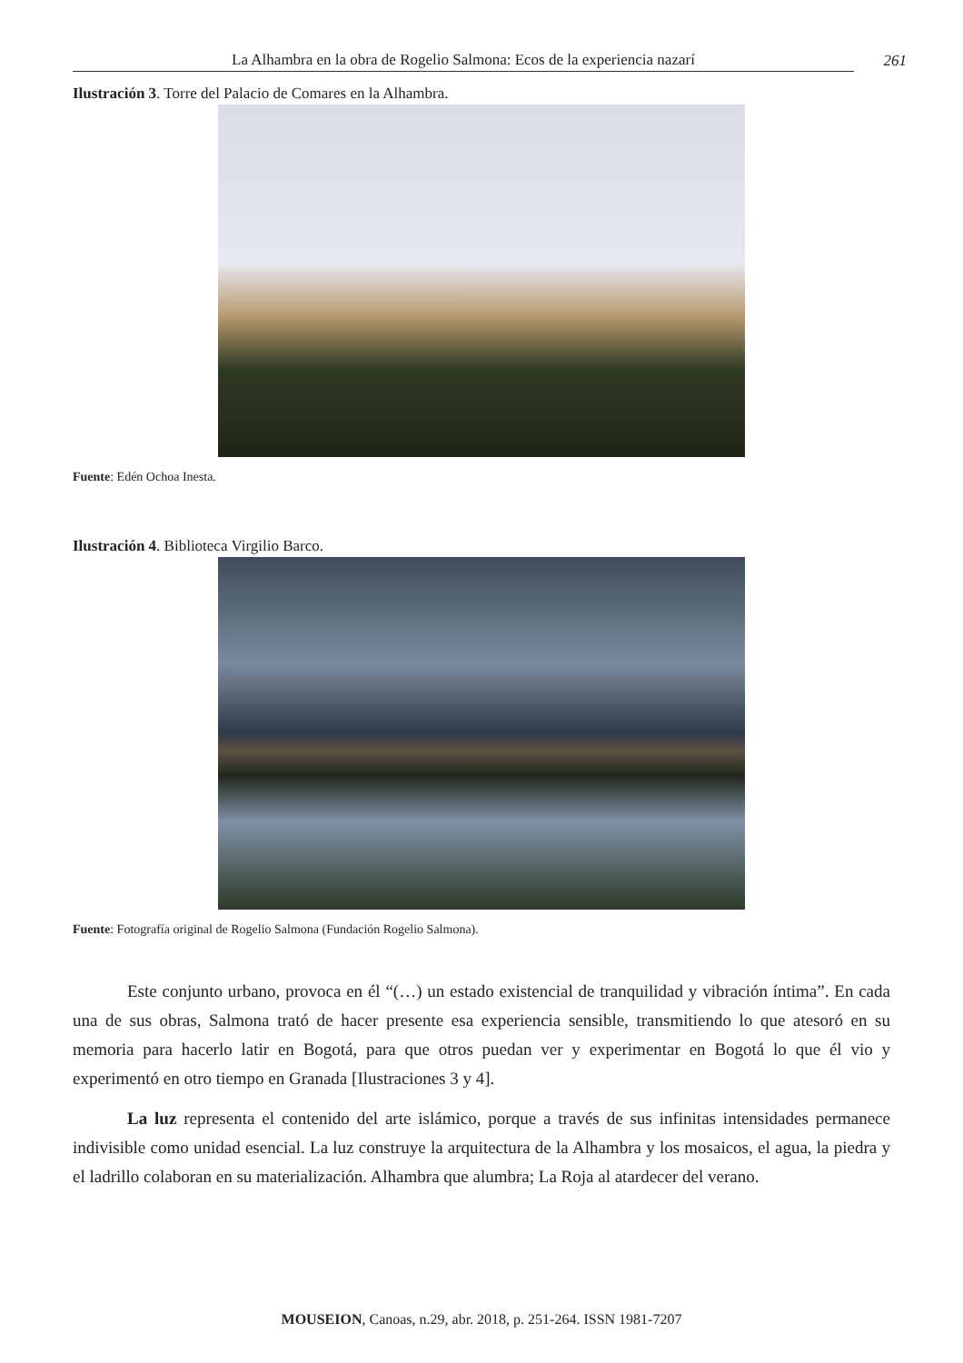La Alhambra en la obra de Rogelio Salmona: Ecos de la experiencia nazarí 261
Ilustración 3. Torre del Palacio de Comares en la Alhambra.
Fuente: Edén Ochoa Inesta.
Ilustración 4. Biblioteca Virgilio Barco.
Fuente: Fotografía original de Rogelio Salmona (Fundación Rogelio Salmona).
Este conjunto urbano, provoca en él “(…) un estado existencial de tranquilidad y vibración íntima”. En cada una de sus obras, Salmona trató de hacer presente esa experiencia sensible, transmitiendo lo que atesoró en su memoria para hacerlo latir en Bogotá, para que otros puedan ver y experimentar en Bogotá lo que él vio y experimentó en otro tiempo en Granada [Ilustraciones 3 y 4].
La luz representa el contenido del arte islámico, porque a través de sus infinitas intensidades permanece indivisible como unidad esencial. La luz construye la arquitectura de la Alhambra y los mosaicos, el agua, la piedra y el ladrillo colaboran en su materialización. Alhambra que alumbra; La Roja al atardecer del verano.
MOUSEION, Canoas, n.29, abr. 2018, p. 251-264. ISSN 1981-7207